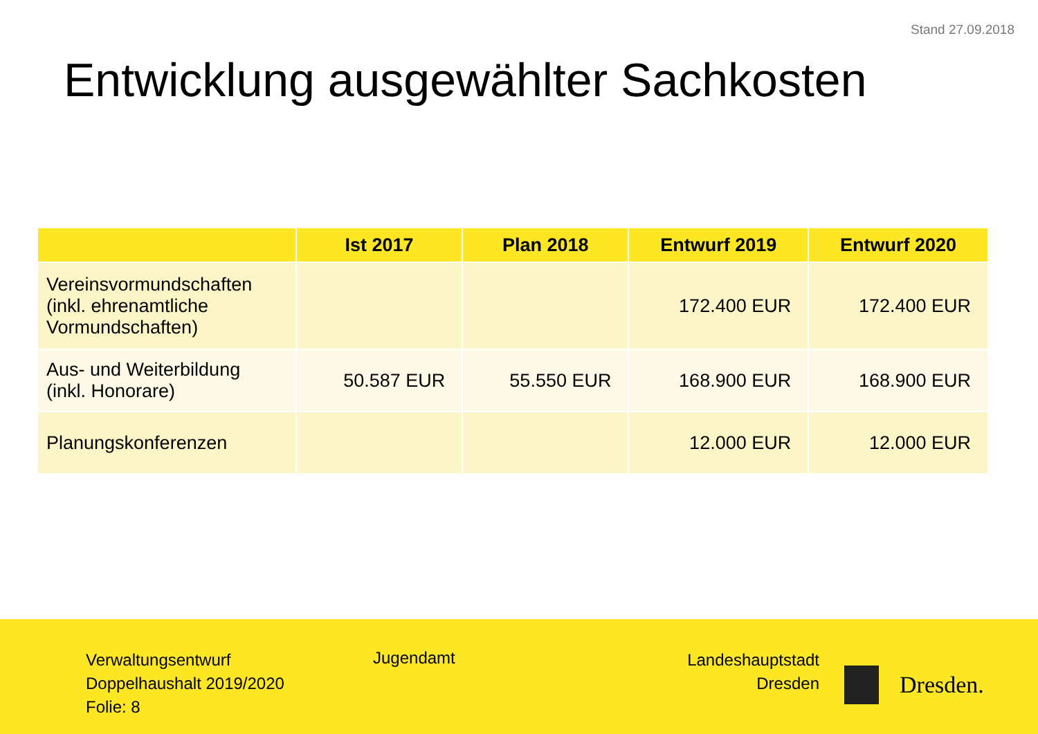Stand 27.09.2018
Entwicklung ausgewählter Sachkosten
| | Ist 2017 | Plan 2018 | Entwurf 2019 | Entwurf 2020 |
| --- | --- | --- | --- | --- |
| Vereinsvormundschaften (inkl. ehrenamtliche Vormundschaften) | | | 172.400 EUR | 172.400 EUR |
| Aus- und Weiterbildung (inkl. Honorare) | 50.587 EUR | 55.550 EUR | 168.900 EUR | 168.900 EUR |
| Planungskonferenzen | | | 12.000 EUR | 12.000 EUR |
Verwaltungsentwurf
Doppelhaushalt 2019/2020
Folie: 8
Jugendamt
Landeshauptstadt
Dresden
Dresden.